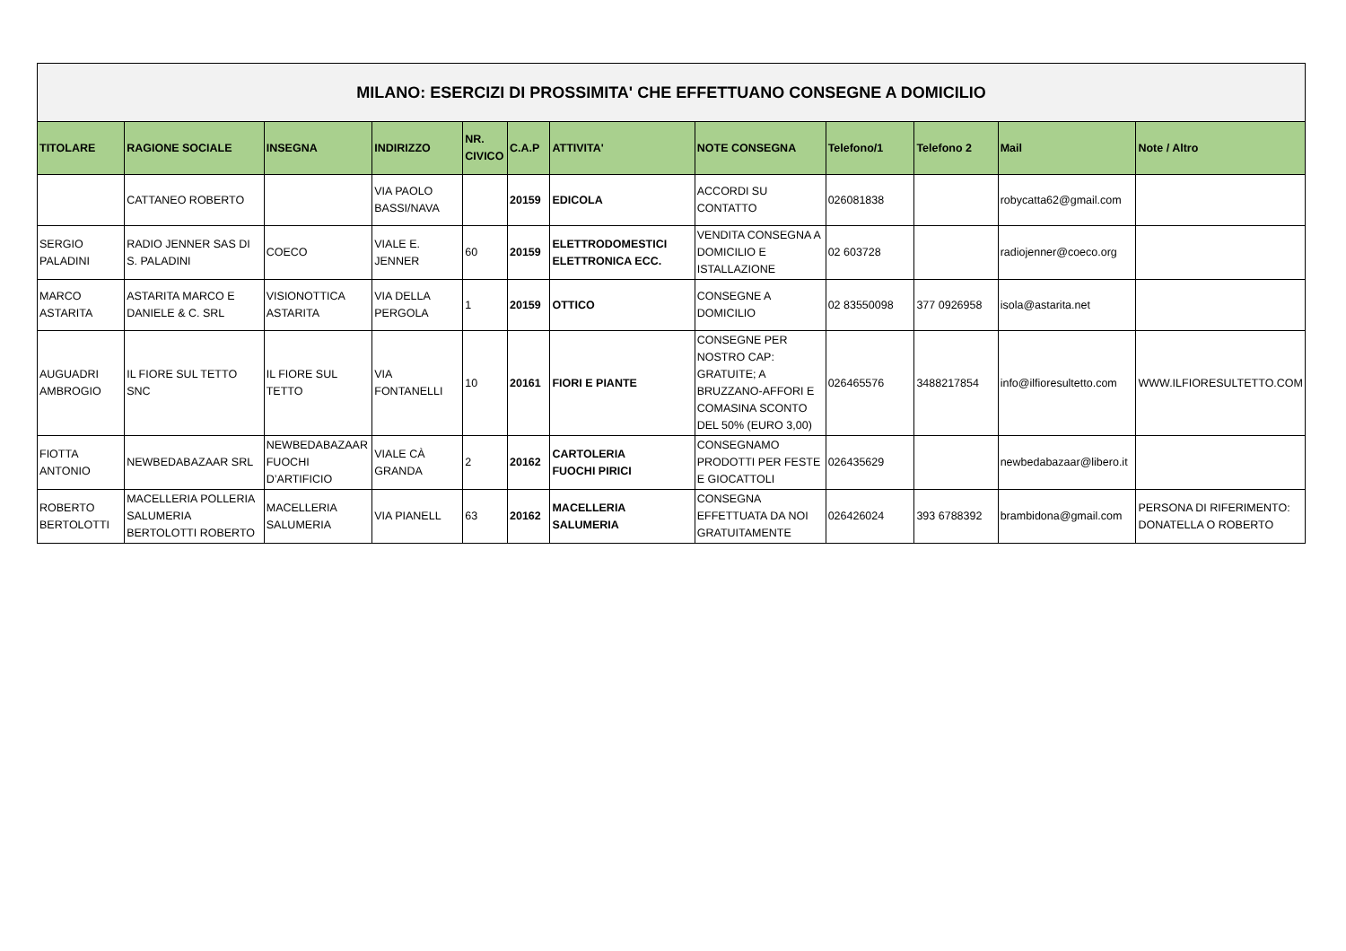| MILANO: ESERCIZI DI PROSSIMITA' CHE EFFETTUANO CONSEGNE A DOMICILIO | | | | | | | | | | | |
| --- | --- | --- | --- | --- | --- | --- | --- | --- | --- | --- | --- |
| TITOLARE | RAGIONE SOCIALE | INSEGNA | INDIRIZZO | NR. CIVICO | C.A.P | ATTIVITA' | NOTE CONSEGNA | Telefono/1 | Telefono 2 | Mail | Note / Altro |
| | CATTANEO ROBERTO | | VIA PAOLO BASSI/NAVA | | 20159 | EDICOLA | ACCORDI SU CONTATTO | 026081838 | | robycatta62@gmail.com | |
| SERGIO PALADINI | RADIO JENNER SAS DI S. PALADINI | COECO | VIALE E. JENNER | 60 | 20159 | ELETTRODOMESTICI ELETTRONICA ECC. | VENDITA CONSEGNA A DOMICILIO E ISTALLAZIONE | 02 603728 | | radiojenner@coeco.org | |
| MARCO ASTARITA | ASTARITA MARCO E DANIELE & C. SRL | VISIONOTTICA ASTARITA | VIA DELLA PERGOLA | 1 | 20159 | OTTICO | CONSEGNE A DOMICILIO | 02 83550098 | 377 0926958 | isola@astarita.net | |
| AUGUADRI AMBROGIO | IL FIORE SUL TETTO SNC | IL FIORE SUL TETTO | VIA FONTANELLI | 10 | 20161 | FIORI E PIANTE | CONSEGNE PER NOSTRO CAP: GRATUITE; A BRUZZANO-AFFORI E COMASINA SCONTO DEL 50% (EURO 3,00) | 026465576 | 3488217854 | info@ilfioresultetto.com | WWW.ILFIORESULTETTO.COM |
| FIOTTA ANTONIO | NEWBEDABAZAAR SRL | NEWBEDABAZAAR FUOCHI D’ARTIFICIO | VIALE CÀ GRANDA | 2 | 20162 | CARTOLERIA FUOCHI PIRICI | CONSEGNAMO PRODOTTI PER FESTE E GIOCATTOLI | 026435629 | | newbedabazaar@libero.it | |
| ROBERTO BERTOLOTTI | MACELLERIA POLLERIA SALUMERIA BERTOLOTTI ROBERTO | MACELLERIA SALUMERIA | VIA PIANELL | 63 | 20162 | MACELLERIA SALUMERIA | CONSEGNA EFFETTUATA DA NOI GRATUITAMENTE | 026426024 | 393 6788392 | brambidona@gmail.com | PERSONA DI RIFERIMENTO: DONATELLA O ROBERTO |